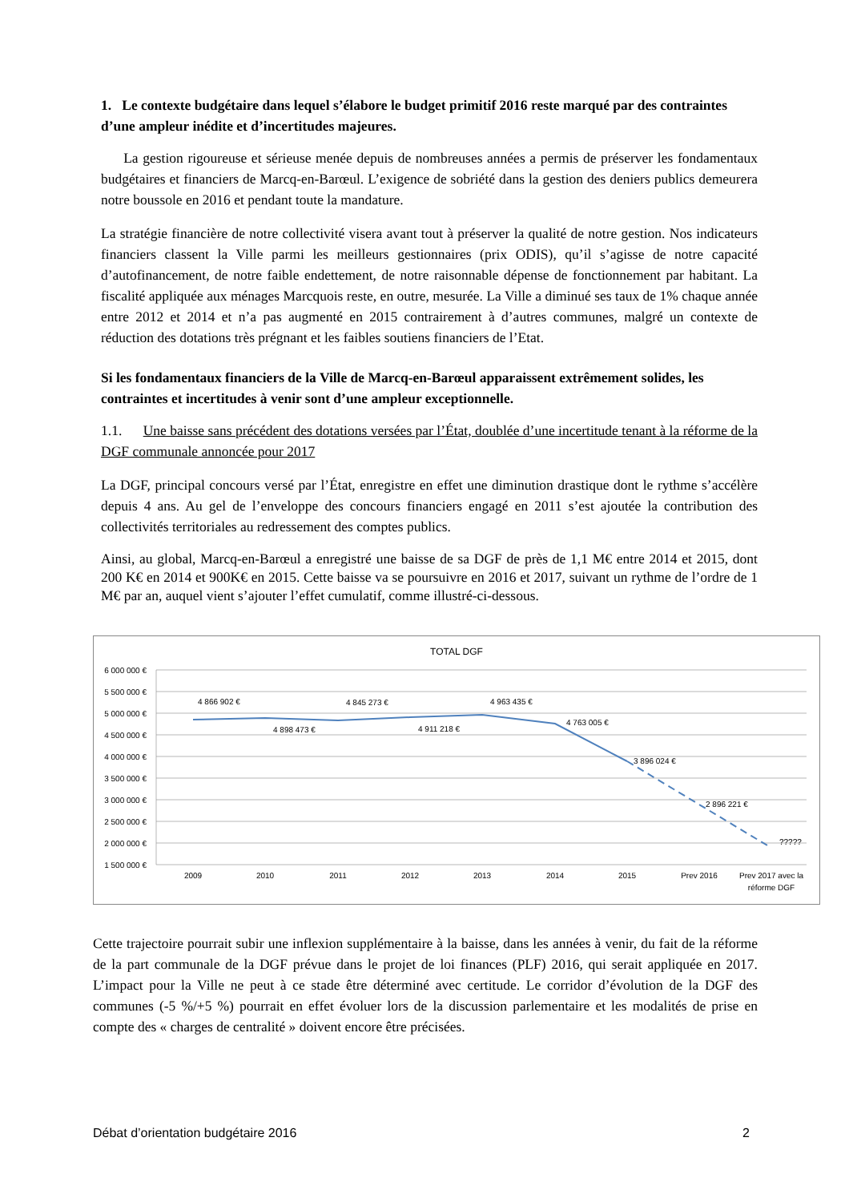1. Le contexte budgétaire dans lequel s’élabore le budget primitif 2016 reste marqué par des contraintes d’une ampleur inédite et d’incertitudes majeures.
La gestion rigoureuse et sérieuse menée depuis de nombreuses années a permis de préserver les fondamentaux budgétaires et financiers de Marcq-en-Barœul. L’exigence de sobriété dans la gestion des deniers publics demeurera notre boussole en 2016 et pendant toute la mandature.
La stratégie financière de notre collectivité visera avant tout à préserver la qualité de notre gestion. Nos indicateurs financiers classent la Ville parmi les meilleurs gestionnaires (prix ODIS), qu’il s’agisse de notre capacité d’autofinancement, de notre faible endettement, de notre raisonnable dépense de fonctionnement par habitant. La fiscalité appliquée aux ménages Marcquois reste, en outre, mesurée. La Ville a diminué ses taux de 1% chaque année entre 2012 et 2014 et n’a pas augmenté en 2015 contrairement à d’autres communes, malgré un contexte de réduction des dotations très prégnant et les faibles soutiens financiers de l’Etat.
Si les fondamentaux financiers de la Ville de Marcq-en-Barœul apparaissent extrêmement solides, les contraintes et incertitudes à venir sont d’une ampleur exceptionnelle.
1.1. Une baisse sans précédent des dotations versées par l’État, doublée d’une incertitude tenant à la réforme de la DGF communale annoncée pour 2017
La DGF, principal concours versé par l’État, enregistre en effet une diminution drastique dont le rythme s’accélère depuis 4 ans. Au gel de l’enveloppe des concours financiers engagé en 2011 s’est ajoutée la contribution des collectivités territoriales au redressement des comptes publics.
Ainsi, au global, Marcq-en-Barœul a enregistré une baisse de sa DGF de près de 1,1 M€ entre 2014 et 2015, dont 200 K€ en 2014 et 900K€ en 2015. Cette baisse va se poursuivre en 2016 et 2017, suivant un rythme de l’ordre de 1 M€ par an, auquel vient s’ajouter l’effet cumulatif, comme illustré-ci-dessous.
TOTAL DGF
6 000 000 €
5 500 000 €
5 000 000 €
4 500 000 €
4 000 000 €
3 500 000 €
3 000 000 €
2 500 000 €
2 000 000 €
1 500 000 €
4 866 902 €
4 898 473 €
4 845 273 €
4 911 218 €
4 963 435 €
4 763 005 €
3 896 024 €
2 896 221 €
?????
2009
2010
2011
2012
2013
2014
2015
Prev 2016
Prev 2017 avec la
réforme DGF
Cette trajectoire pourrait subir une inflexion supplémentaire à la baisse, dans les années à venir, du fait de la réforme de la part communale de la DGF prévue dans le projet de loi finances (PLF) 2016, qui serait appliquée en 2017. L’impact pour la Ville ne peut à ce stade être déterminé avec certitude. Le corridor d’évolution de la DGF des communes (-5 %/+5 %) pourrait en effet évoluer lors de la discussion parlementaire et les modalités de prise en compte des « charges de centralité » doivent encore être précisées.
Débat d’orientation budgétaire 2016 2